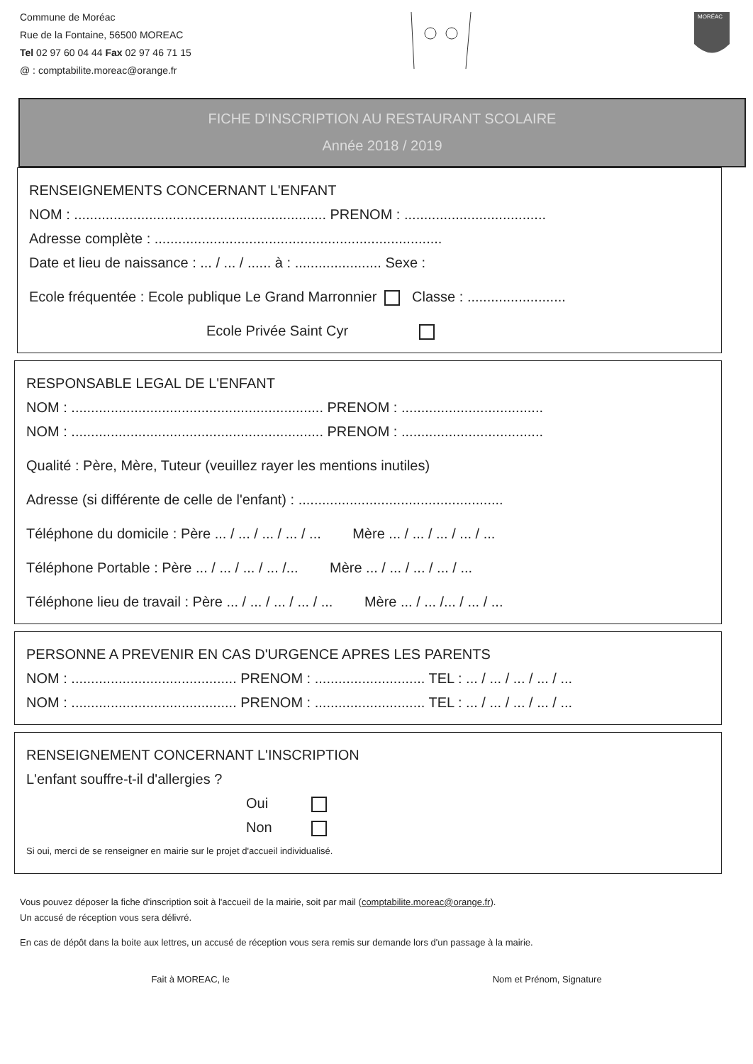Commune de Moréac
Rue de la Fontaine, 56500 MOREAC
Tel 02 97 60 04 44 Fax 02 97 46 71 15
@ : comptabilite.moreac@orange.fr
MORÉAC
FICHE D'INSCRIPTION AU RESTAURANT SCOLAIRE
Année 2018 / 2019
RENSEIGNEMENTS CONCERNANT L'ENFANT
NOM : ................................................................ PRENOM : ....................................
Adresse complète : .........................................................................
Date et lieu de naissance : ... / ... / ...... à : ...................... Sexe :
Ecole fréquentée : Ecole publique Le Grand Marronnier Classe : .........................
Ecole Privée Saint Cyr
RESPONSABLE LEGAL DE L'ENFANT
NOM : ................................................................ PRENOM : ....................................
NOM : ................................................................ PRENOM : ....................................
Qualité : Père, Mère, Tuteur (veuillez rayer les mentions inutiles)
Adresse (si différente de celle de l'enfant) : ....................................................
Téléphone du domicile : Père ... / ... / ... / ... / ... Mère ... / ... / ... / ... / ...
Téléphone Portable : Père ... / ... / ... / ... /... Mère ... / ... / ... / ... / ...
Téléphone lieu de travail : Père ... / ... / ... / ... / ... Mère ... / ... /... / ... / ...
PERSONNE A PREVENIR EN CAS D'URGENCE APRES LES PARENTS
NOM : .......................................... PRENOM : ............................ TEL : ... / ... / ... / ... / ...
NOM : .......................................... PRENOM : ............................ TEL : ... / ... / ... / ... / ...
RENSEIGNEMENT CONCERNANT L'INSCRIPTION
L'enfant souffre-t-il d'allergies ?
Oui
Non
Si oui, merci de se renseigner en mairie sur le projet d'accueil individualisé.
Vous pouvez déposer la fiche d'inscription soit à l'accueil de la mairie, soit par mail (comptabilite.moreac@orange.fr).
Un accusé de réception vous sera délivré.
En cas de dépôt dans la boite aux lettres, un accusé de réception vous sera remis sur demande lors d'un passage à la mairie.
Fait à MOREAC, le Nom et Prénom, Signature